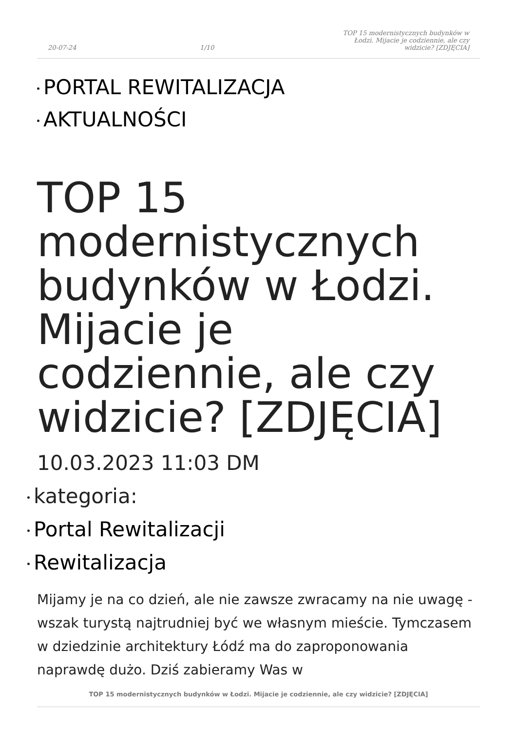20-07-24 1/10 TOP 15 modernistycznych budynków w Łodzi. Mijacie je codziennie, ale czy widzicie? [ZDJĘCIA]
PORTAL REWITALIZACJA
AKTUALNOŚCI
TOP 15 modernistycznych budynków w Łodzi. Mijacie je codziennie, ale czy widzicie? [ZDJĘCIA]
10.03.2023 11:03 DM
kategoria:
Portal Rewitalizacji
Rewitalizacja
Mijamy je na co dzień, ale nie zawsze zwracamy na nie uwagę - wszak turystą najtrudniej być we własnym mieście. Tymczasem w dziedzinie architektury Łódź ma do zaproponowania naprawdę dużo. Dziś zabieramy Was w
TOP 15 modernistycznych budynków w Łodzi. Mijacie je codziennie, ale czy widzicie? [ZDJĘCIA]